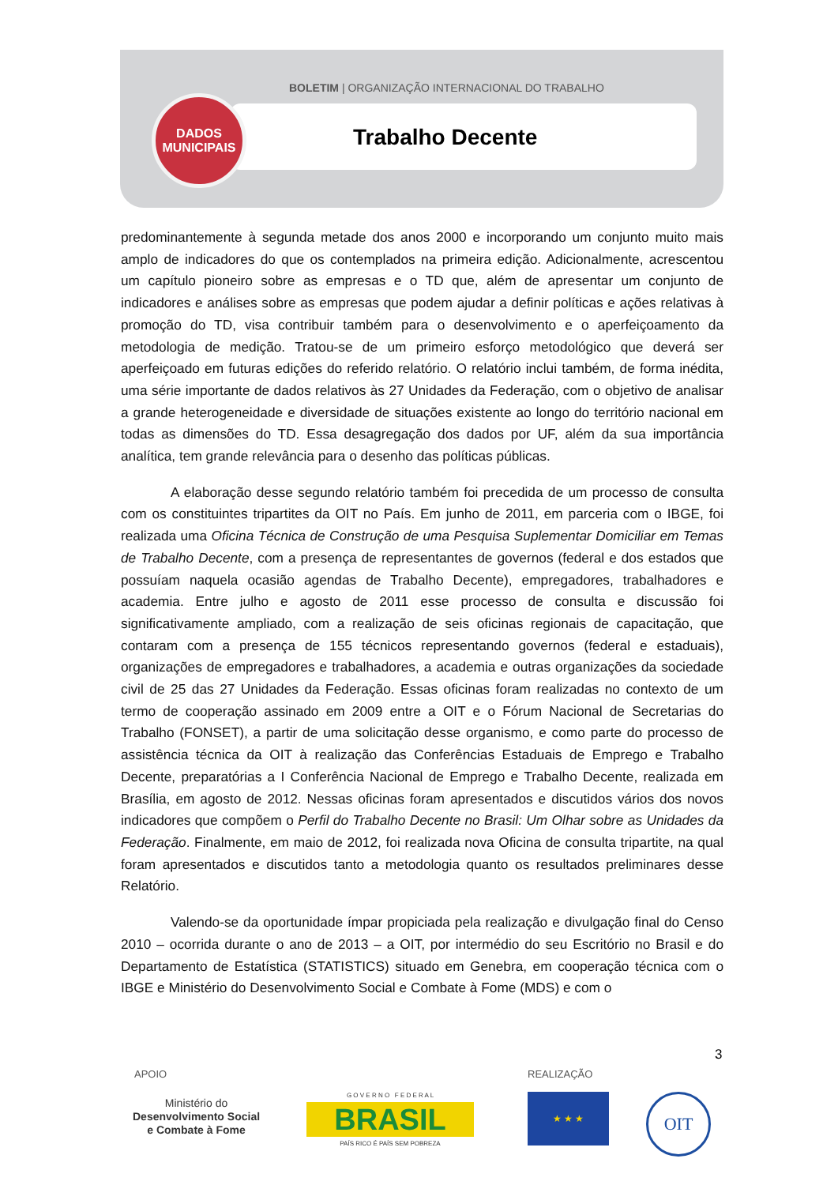BOLETIM | ORGANIZAÇÃO INTERNACIONAL DO TRABALHO
Trabalho Decente
DADOS
MUNICIPAIS
predominantemente à segunda metade dos anos 2000 e incorporando um conjunto muito mais amplo de indicadores do que os contemplados na primeira edição. Adicionalmente, acrescentou um capítulo pioneiro sobre as empresas e o TD que, além de apresentar um conjunto de indicadores e análises sobre as empresas que podem ajudar a definir políticas e ações relativas à promoção do TD, visa contribuir também para o desenvolvimento e o aperfeiçoamento da metodologia de medição. Tratou-se de um primeiro esforço metodológico que deverá ser aperfeiçoado em futuras edições do referido relatório. O relatório inclui também, de forma inédita, uma série importante de dados relativos às 27 Unidades da Federação, com o objetivo de analisar a grande heterogeneidade e diversidade de situações existente ao longo do território nacional em todas as dimensões do TD. Essa desagregação dos dados por UF, além da sua importância analítica, tem grande relevância para o desenho das políticas públicas.
A elaboração desse segundo relatório também foi precedida de um processo de consulta com os constituintes tripartites da OIT no País. Em junho de 2011, em parceria com o IBGE, foi realizada uma Oficina Técnica de Construção de uma Pesquisa Suplementar Domiciliar em Temas de Trabalho Decente, com a presença de representantes de governos (federal e dos estados que possuíam naquela ocasião agendas de Trabalho Decente), empregadores, trabalhadores e academia. Entre julho e agosto de 2011 esse processo de consulta e discussão foi significativamente ampliado, com a realização de seis oficinas regionais de capacitação, que contaram com a presença de 155 técnicos representando governos (federal e estaduais), organizações de empregadores e trabalhadores, a academia e outras organizações da sociedade civil de 25 das 27 Unidades da Federação. Essas oficinas foram realizadas no contexto de um termo de cooperação assinado em 2009 entre a OIT e o Fórum Nacional de Secretarias do Trabalho (FONSET), a partir de uma solicitação desse organismo, e como parte do processo de assistência técnica da OIT à realização das Conferências Estaduais de Emprego e Trabalho Decente, preparatórias a I Conferência Nacional de Emprego e Trabalho Decente, realizada em Brasília, em agosto de 2012. Nessas oficinas foram apresentados e discutidos vários dos novos indicadores que compõem o Perfil do Trabalho Decente no Brasil: Um Olhar sobre as Unidades da Federação. Finalmente, em maio de 2012, foi realizada nova Oficina de consulta tripartite, na qual foram apresentados e discutidos tanto a metodologia quanto os resultados preliminares desse Relatório.
Valendo-se da oportunidade ímpar propiciada pela realização e divulgação final do Censo 2010 – ocorrida durante o ano de 2013 – a OIT, por intermédio do seu Escritório no Brasil e do Departamento de Estatística (STATISTICS) situado em Genebra, em cooperação técnica com o IBGE e Ministério do Desenvolvimento Social e Combate à Fome (MDS) e com o
3
APOIO REALIZAÇÃO
Ministério do
Desenvolvimento Social
e Combate à Fome
G O V E R N O F E D E R A L
BRASIL
PAÍS RICO É PAÍS SEM POBREZA
★ ★ ★ OIT